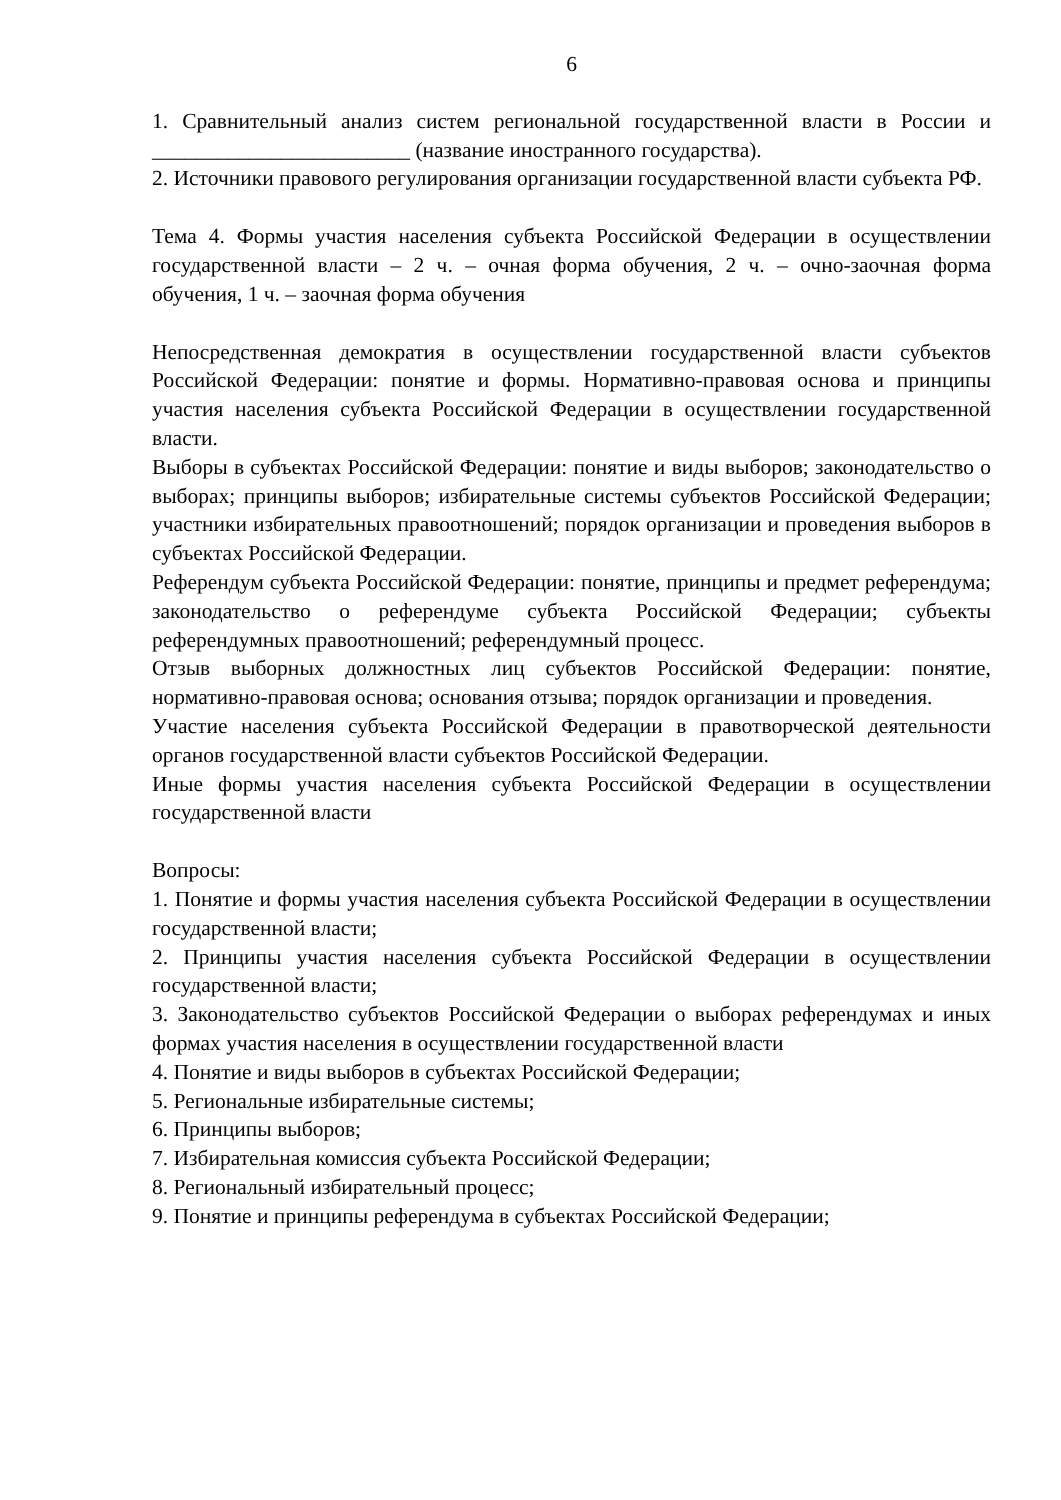6
1. Сравнительный анализ систем региональной государственной власти в России и ________________________ (название иностранного государства).
2. Источники правового регулирования организации государственной власти субъекта РФ.
Тема 4. Формы участия населения субъекта Российской Федерации в осуществлении государственной власти – 2 ч. – очная форма обучения, 2 ч. – очно-заочная форма обучения, 1 ч. – заочная форма обучения
Непосредственная демократия в осуществлении государственной власти субъектов Российской Федерации: понятие и формы. Нормативно-правовая основа и принципы участия населения субъекта Российской Федерации в осуществлении государственной власти.
Выборы в субъектах Российской Федерации: понятие и виды выборов; законодательство о выборах; принципы выборов; избирательные системы субъектов Российской Федерации; участники избирательных правоотношений; порядок организации и проведения выборов в субъектах Российской Федерации.
Референдум субъекта Российской Федерации: понятие, принципы и предмет референдума; законодательство о референдуме субъекта Российской Федерации; субъекты референдумных правоотношений; референдумный процесс.
Отзыв выборных должностных лиц субъектов Российской Федерации: понятие, нормативно-правовая основа; основания отзыва; порядок организации и проведения.
Участие населения субъекта Российской Федерации в правотворческой деятельности органов государственной власти субъектов Российской Федерации.
Иные формы участия населения субъекта Российской Федерации в осуществлении государственной власти
Вопросы:
1. Понятие и формы участия населения субъекта Российской Федерации в осуществлении государственной власти;
2. Принципы участия населения субъекта Российской Федерации в осуществлении государственной власти;
3. Законодательство субъектов Российской Федерации о выборах референдумах и иных формах участия населения в осуществлении государственной власти
4. Понятие и виды выборов в субъектах Российской Федерации;
5. Региональные избирательные системы;
6. Принципы выборов;
7. Избирательная комиссия субъекта Российской Федерации;
8. Региональный избирательный процесс;
9. Понятие и принципы референдума в субъектах Российской Федерации;